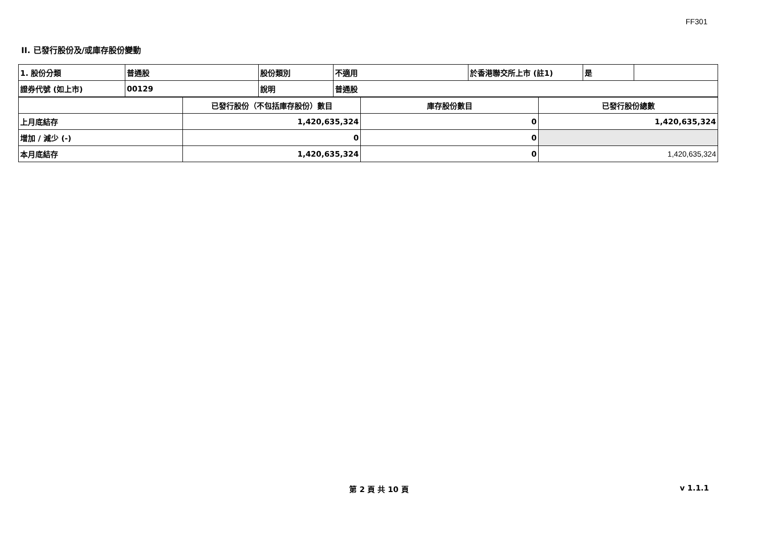FF301
II. 已發行股份及/或庫存股份變動
| 1. 股份分類 | 普通股 | 股份類別 | 不適用 | 於香港聯交所上市 (註1) | 是 | |
| 證券代號 (如上市) | 00129 | 說明 | 普通股 | | | |
| | 已發行股份（不包括庫存股份）數目 | 庫存股份數目 | 已發行股份總數 |
| 上月底結存 | 1,420,635,324 | 0 | 1,420,635,324 |
| 增加 / 減少 (-) | 0 | 0 | |
| 本月底結存 | 1,420,635,324 | 0 | 1,420,635,324 |
第 2 頁 共 10 頁 v 1.1.1